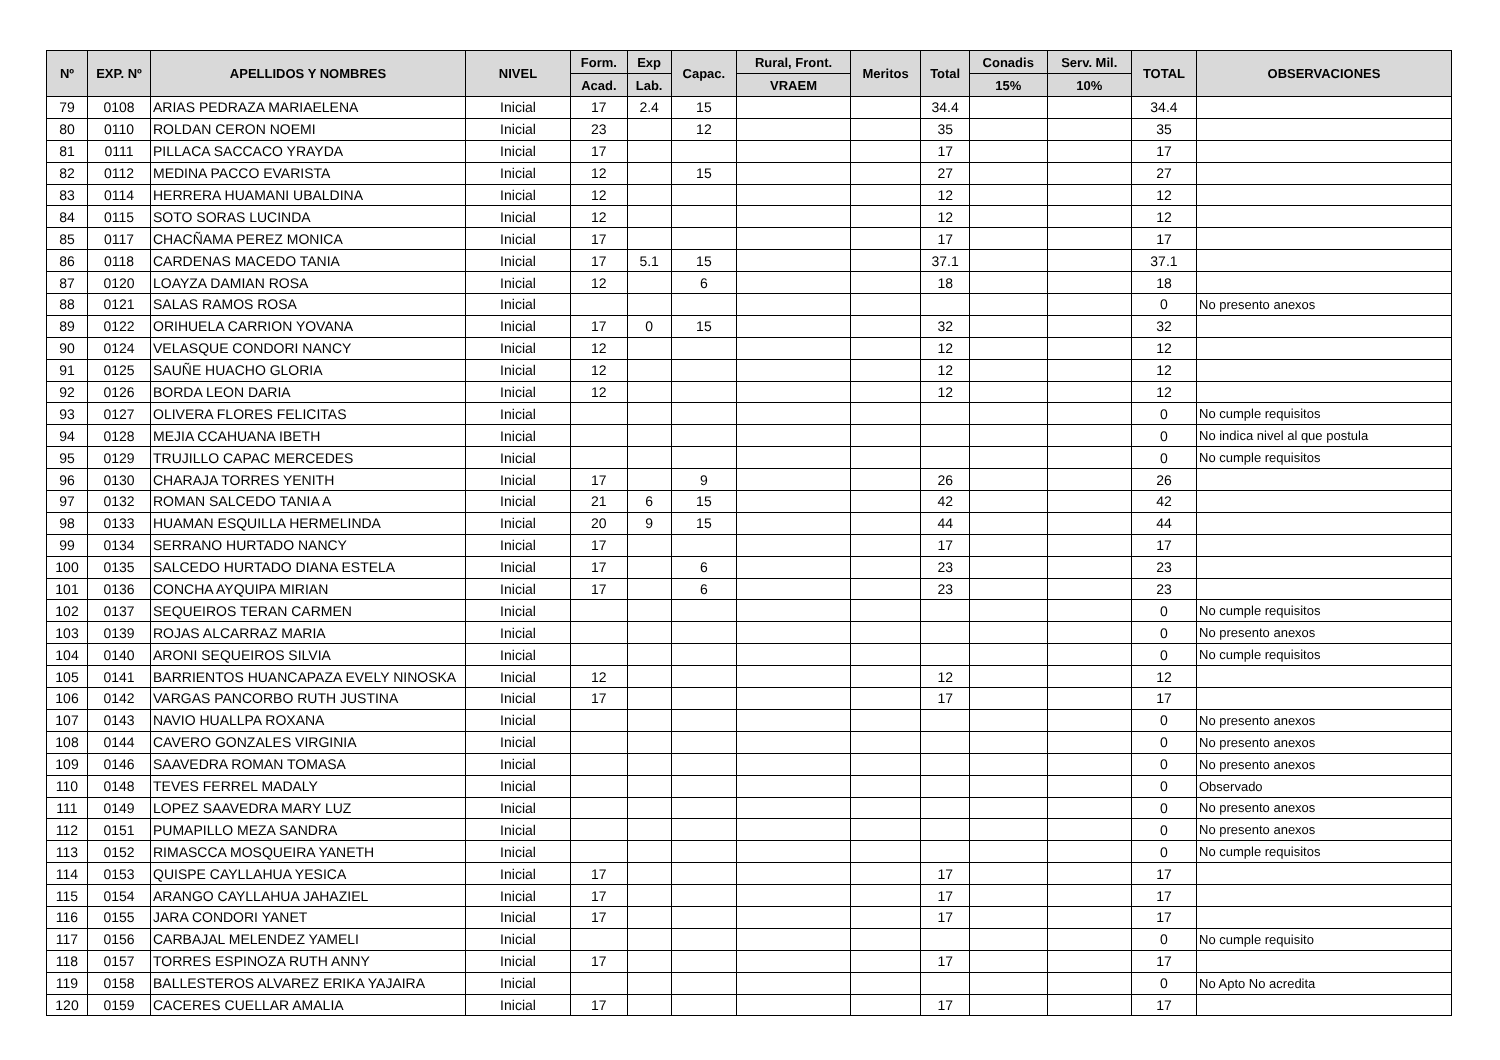| Nº | EXP. Nº | APELLIDOS Y NOMBRES | NIVEL | Form. | Exp | Capac. | Rural, Front. | Meritos | Total | Conadis | Serv. Mil. | TOTAL | OBSERVACIONES |
| --- | --- | --- | --- | --- | --- | --- | --- | --- | --- | --- | --- | --- | --- |
| | | | | Acad. | Lab. | | VRAEM | | | 15% | 10% | | |
| 79 | 0108 | ARIAS PEDRAZA MARIAELENA | Inicial | 17 | 2.4 | 15 | | | 34.4 | | | 34.4 | |
| 80 | 0110 | ROLDAN CERON NOEMI | Inicial | 23 | | 12 | | | 35 | | | 35 | |
| 81 | 0111 | PILLACA SACCACO YRAYDA | Inicial | 17 | | | | | 17 | | | 17 | |
| 82 | 0112 | MEDINA PACCO EVARISTA | Inicial | 12 | | 15 | | | 27 | | | 27 | |
| 83 | 0114 | HERRERA HUAMANI UBALDINA | Inicial | 12 | | | | | 12 | | | 12 | |
| 84 | 0115 | SOTO SORAS LUCINDA | Inicial | 12 | | | | | 12 | | | 12 | |
| 85 | 0117 | CHACÑAMA PEREZ MONICA | Inicial | 17 | | | | | 17 | | | 17 | |
| 86 | 0118 | CARDENAS MACEDO TANIA | Inicial | 17 | 5.1 | 15 | | | 37.1 | | | 37.1 | |
| 87 | 0120 | LOAYZA DAMIAN ROSA | Inicial | 12 | | 6 | | | 18 | | | 18 | |
| 88 | 0121 | SALAS RAMOS ROSA | Inicial | | | | | | | | | 0 | No presento anexos |
| 89 | 0122 | ORIHUELA CARRION YOVANA | Inicial | 17 | 0 | 15 | | | 32 | | | 32 | |
| 90 | 0124 | VELASQUE CONDORI NANCY | Inicial | 12 | | | | | 12 | | | 12 | |
| 91 | 0125 | SAUÑE HUACHO GLORIA | Inicial | 12 | | | | | 12 | | | 12 | |
| 92 | 0126 | BORDA LEON DARIA | Inicial | 12 | | | | | 12 | | | 12 | |
| 93 | 0127 | OLIVERA FLORES FELICITAS | Inicial | | | | | | | | | 0 | No cumple requisitos |
| 94 | 0128 | MEJIA CCAHUANA IBETH | Inicial | | | | | | | | | 0 | No indica nivel al que postula |
| 95 | 0129 | TRUJILLO CAPAC MERCEDES | Inicial | | | | | | | | | 0 | No cumple requisitos |
| 96 | 0130 | CHARAJA TORRES YENITH | Inicial | 17 | | 9 | | | 26 | | | 26 | |
| 97 | 0132 | ROMAN SALCEDO TANIA A | Inicial | 21 | 6 | 15 | | | 42 | | | 42 | |
| 98 | 0133 | HUAMAN ESQUILLA HERMELINDA | Inicial | 20 | 9 | 15 | | | 44 | | | 44 | |
| 99 | 0134 | SERRANO HURTADO NANCY | Inicial | 17 | | | | | 17 | | | 17 | |
| 100 | 0135 | SALCEDO HURTADO DIANA ESTELA | Inicial | 17 | | 6 | | | 23 | | | 23 | |
| 101 | 0136 | CONCHA AYQUIPA MIRIAN | Inicial | 17 | | 6 | | | 23 | | | 23 | |
| 102 | 0137 | SEQUEIROS TERAN CARMEN | Inicial | | | | | | | | | 0 | No cumple requisitos |
| 103 | 0139 | ROJAS ALCARRAZ MARIA | Inicial | | | | | | | | | 0 | No presento anexos |
| 104 | 0140 | ARONI SEQUEIROS SILVIA | Inicial | | | | | | | | | 0 | No cumple requisitos |
| 105 | 0141 | BARRIENTOS HUANCAPAZA EVELY NINOSKA | Inicial | 12 | | | | | 12 | | | 12 | |
| 106 | 0142 | VARGAS PANCORBO RUTH JUSTINA | Inicial | 17 | | | | | 17 | | | 17 | |
| 107 | 0143 | NAVIO HUALLPA ROXANA | Inicial | | | | | | | | | 0 | No presento anexos |
| 108 | 0144 | CAVERO GONZALES VIRGINIA | Inicial | | | | | | | | | 0 | No presento anexos |
| 109 | 0146 | SAAVEDRA ROMAN TOMASA | Inicial | | | | | | | | | 0 | No presento anexos |
| 110 | 0148 | TEVES FERREL MADALY | Inicial | | | | | | | | | 0 | Observado |
| 111 | 0149 | LOPEZ SAAVEDRA MARY LUZ | Inicial | | | | | | | | | 0 | No presento anexos |
| 112 | 0151 | PUMAPILLO MEZA SANDRA | Inicial | | | | | | | | | 0 | No presento anexos |
| 113 | 0152 | RIMASCCA MOSQUEIRA YANETH | Inicial | | | | | | | | | 0 | No cumple requisitos |
| 114 | 0153 | QUISPE CAYLLAHUA YESICA | Inicial | 17 | | | | | 17 | | | 17 | |
| 115 | 0154 | ARANGO CAYLLAHUA JAHAZIEL | Inicial | 17 | | | | | 17 | | | 17 | |
| 116 | 0155 | JARA CONDORI YANET | Inicial | 17 | | | | | 17 | | | 17 | |
| 117 | 0156 | CARBAJAL MELENDEZ YAMELI | Inicial | | | | | | | | | 0 | No cumple requisito |
| 118 | 0157 | TORRES ESPINOZA RUTH ANNY | Inicial | 17 | | | | | 17 | | | 17 | |
| 119 | 0158 | BALLESTEROS ALVAREZ ERIKA YAJAIRA | Inicial | | | | | | | | | 0 | No Apto No acredita |
| 120 | 0159 | CACERES CUELLAR AMALIA | Inicial | 17 | | | | | 17 | | | 17 | |